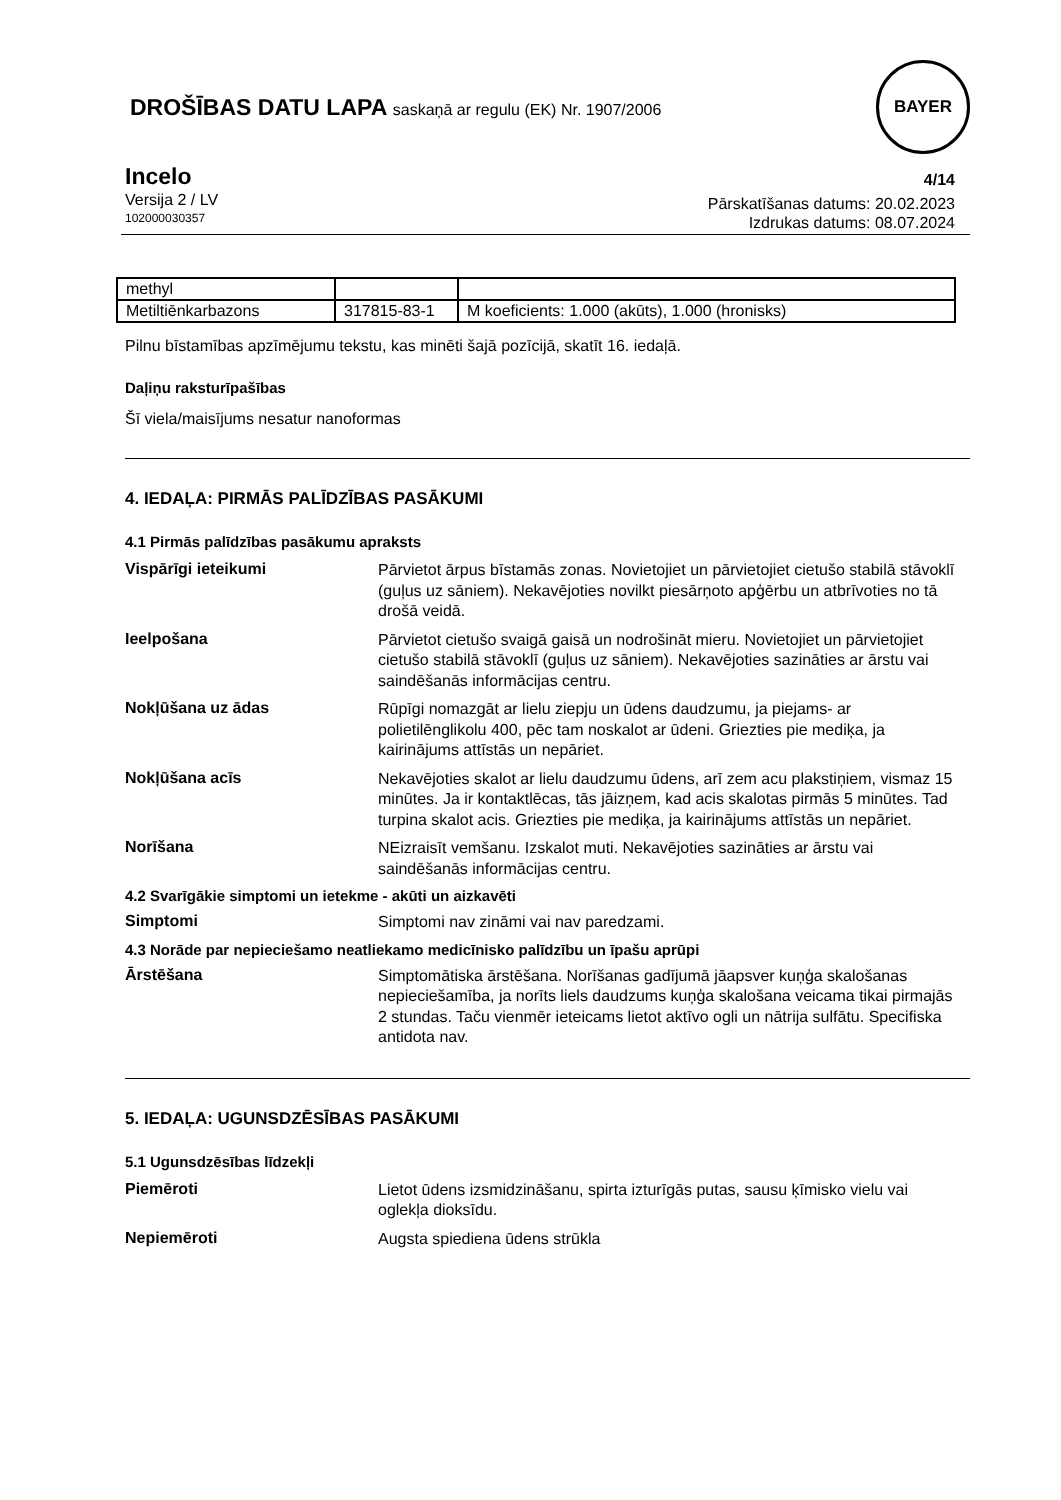DROŠĪBAS DATU LAPA saskaņā ar regulu (EK) Nr. 1907/2006
BAYER
Incelo
Versija 2 / LV
102000030357
4/14
Pārskatīšanas datums: 20.02.2023
Izdrukas datums: 08.07.2024
| methyl | | |
| Metiltiēnkarbazons | 317815-83-1 | M koeficients: 1.000 (akūts), 1.000 (hronisks) |
Pilnu bīstamības apzīmējumu tekstu, kas minēti šajā pozīcijā, skatīt 16. iedaļā.
Daļiņu raksturīpašības
Šī viela/maisījums nesatur nanoformas
4. IEDAĻA: PIRMĀS PALĪDZĪBAS PASĀKUMI
4.1 Pirmās palīdzības pasākumu apraksts
Vispārīgi ieteikumi
Pārvietot ārpus bīstamās zonas. Novietojiet un pārvietojiet cietušo stabilā stāvoklī (guļus uz sāniem). Nekavējoties novilkt piesārņoto apģērbu un atbrīvoties no tā drošā veidā.
Ieelpošana
Pārvietot cietušo svaigā gaisā un nodrošināt mieru. Novietojiet un pārvietojiet cietušo stabilā stāvoklī (guļus uz sāniem). Nekavējoties sazināties ar ārstu vai saindēšanās informācijas centru.
Nokļūšana uz ādas
Rūpīgi nomazgāt ar lielu ziepju un ūdens daudzumu, ja piejams- ar polietilēnglikolu 400, pēc tam noskalot ar ūdeni. Griezties pie mediķa, ja kairinājums attīstās un nepāriet.
Nokļūšana acīs
Nekavējoties skalot ar lielu daudzumu ūdens, arī zem acu plakstiņiem, vismaz 15 minūtes. Ja ir kontaktlēcas, tās jāizņem, kad acis skalotas pirmās 5 minūtes. Tad turpina skalot acis. Griezties pie mediķa, ja kairinājums attīstās un nepāriet.
Norīšana
NEizraisīt vemšanu. Izskalot muti. Nekavējoties sazināties ar ārstu vai saindēšanās informācijas centru.
4.2 Svarīgākie simptomi un ietekme - akūti un aizkavēti
Simptomi
Simptomi nav zināmi vai nav paredzami.
4.3 Norāde par nepieciešamo neatliekamo medicīnisko palīdzību un īpašu aprūpi
Ārstēšana
Simptomātiska ārstēšana. Norīšanas gadījumā jāapsver kuņģa skalošanas nepieciešamība, ja norīts liels daudzums kuņģa skalošana veicama tikai pirmajās 2 stundas. Taču vienmēr ieteicams lietot aktīvo ogli un nātrija sulfātu. Specifiska antidota nav.
5. IEDAĻA: UGUNSDZĒSĪBAS PASĀKUMI
5.1 Ugunsdzēsības līdzekļi
Piemēroti
Lietot ūdens izsmidzināšanu, spirta izturīgās putas, sausu ķīmisko vielu vai oglekļa dioksīdu.
Nepiemēroti
Augsta spiediena ūdens strūkla